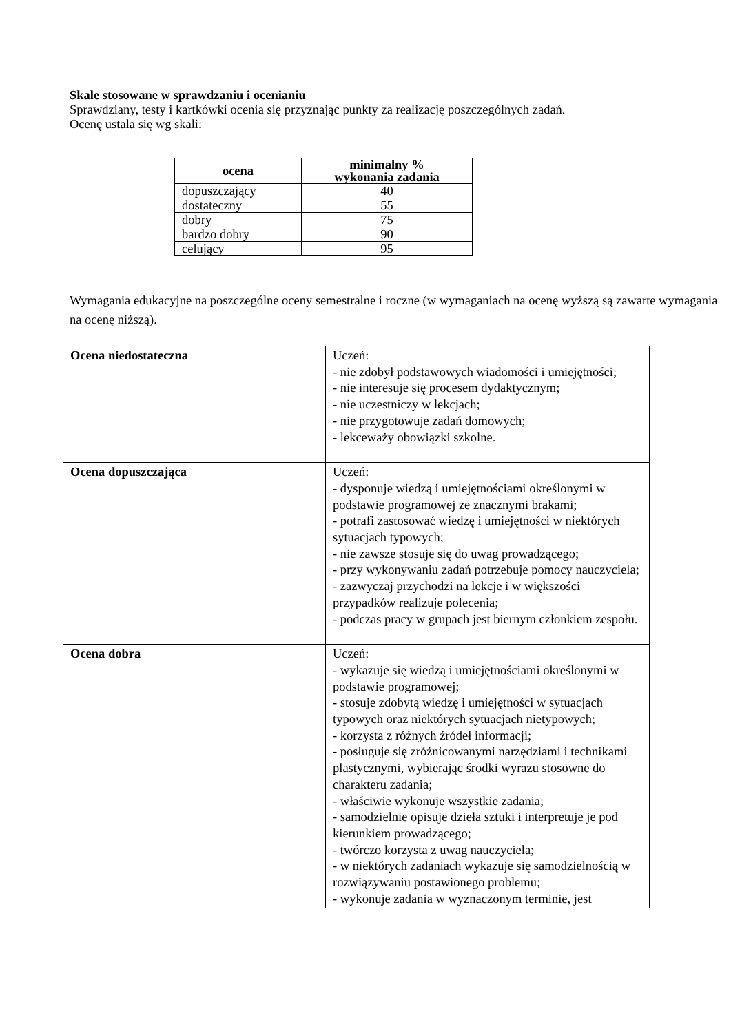Skale stosowane w sprawdzaniu i ocenianiu
Sprawdziany, testy i kartkówki ocenia się przyznając punkty za realizację poszczególnych zadań.
Ocenę ustala się wg skali:
| ocena | minimalny % wykonania zadania |
| --- | --- |
| dopuszczający | 40 |
| dostateczny | 55 |
| dobry | 75 |
| bardzo dobry | 90 |
| celujący | 95 |
Wymagania edukacyjne na poszczególne oceny semestralne i roczne (w wymaganiach na ocenę wyższą są zawarte wymagania na ocenę niższą).
| Ocena niedostateczna | Uczeń: - nie zdobył podstawowych wiadomości i umiejętności; - nie interesuje się procesem dydaktycznym; - nie uczestniczy w lekcjach; - nie przygotowuje zadań domowych; - lekceważy obowiązki szkolne. |
| Ocena dopuszczająca | Uczeń: - dysponuje wiedzą i umiejętnościami określonymi w podstawie programowej ze znacznymi brakami; - potrafi zastosować wiedzę i umiejętności w niektórych sytuacjach typowych; - nie zawsze stosuje się do uwag prowadzącego; - przy wykonywaniu zadań potrzebuje pomocy nauczyciela; - zazwyczaj przychodzi na lekcje i w większości przypadków realizuje polecenia; - podczas pracy w grupach jest biernym członkiem zespołu. |
| Ocena dobra | Uczeń: - wykazuje się wiedzą i umiejętnościami określonymi w podstawie programowej; - stosuje zdobytą wiedzę i umiejętności w sytuacjach typowych oraz niektórych sytuacjach nietypowych; - korzysta z różnych źródeł informacji; - posługuje się zróżnicowanymi narzędziami i technikami plastycznymi, wybierając środki wyrazu stosowne do charakteru zadania; - właściwie wykonuje wszystkie zadania; - samodzielnie opisuje dzieła sztuki i interpretuje je pod kierunkiem prowadzącego; - twórczo korzysta z uwag nauczyciela; - w niektórych zadaniach wykazuje się samodzielnością w rozwiązywaniu postawionego problemu; - wykonuje zadania w wyznaczonym terminie, jest |